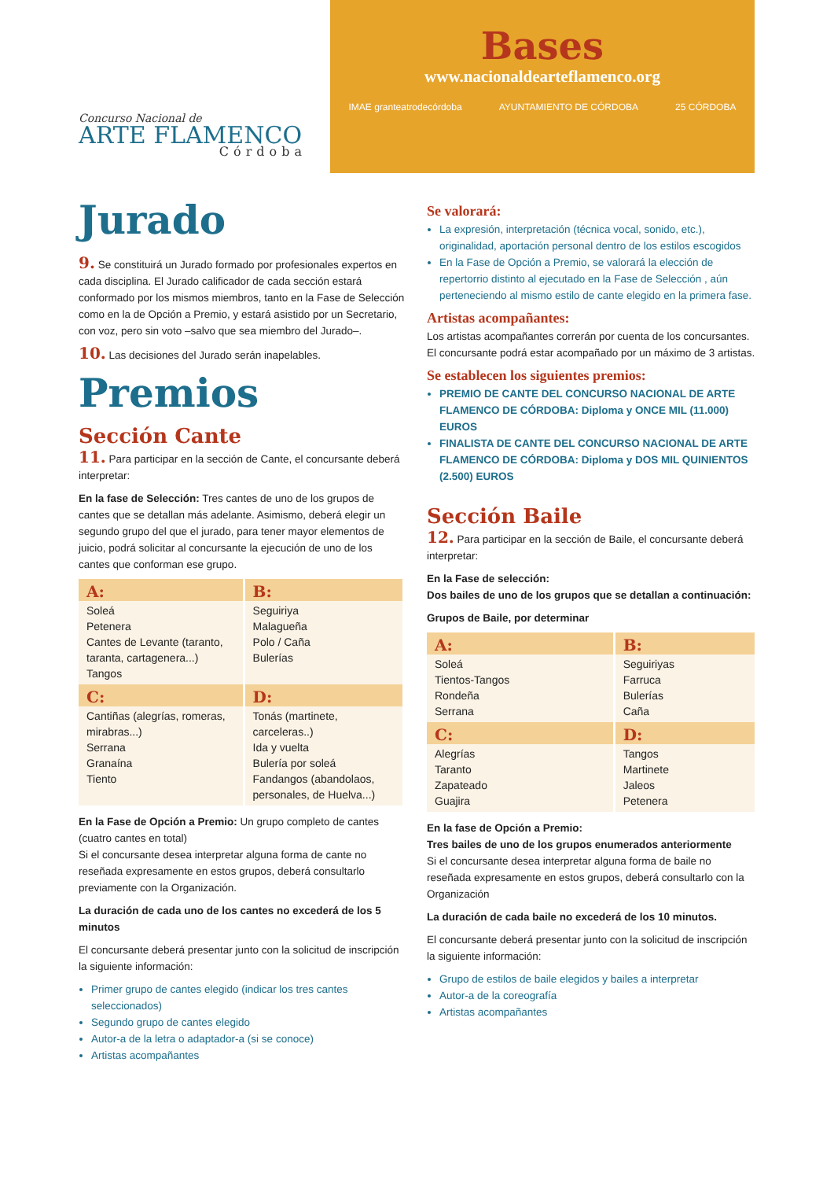Concurso Nacional de
ARTE FLAMENCO
Córdoba
Bases
www.nacionaldearteflamenco.org
IMAE granteatrodecórdoba AYUNTAMIENTO DE CÓRDOBA 25 CÓRDOBA
Jurado
9. Se constituirá un Jurado formado por profesionales expertos en cada disciplina. El Jurado calificador de cada sección estará conformado por los mismos miembros, tanto en la Fase de Selección como en la de Opción a Premio, y estará asistido por un Secretario, con voz, pero sin voto –salvo que sea miembro del Jurado–.
10. Las decisiones del Jurado serán inapelables.
Premios
Sección Cante
11. Para participar en la sección de Cante, el concursante deberá interpretar:
En la fase de Selección: Tres cantes de uno de los grupos de cantes que se detallan más adelante. Asimismo, deberá elegir un segundo grupo del que el jurado, para tener mayor elementos de juicio, podrá solicitar al concursante la ejecución de uno de los cantes que conforman ese grupo.
| A: | B: |
| --- | --- |
| Soleá Petenera Cantes de Levante (taranto, taranta, cartagenera...) Tangos | Seguiriya Malagueña Polo / Caña Bulerías |
| C: | D: |
| Cantiñas (alegrías, romeras, mirabras...) Serrana Granaína Tiento | Tonás (martinete, carceleras..) Ida y vuelta Bulería por soleá Fandangos (abandolaos, personales, de Huelva...) |
En la Fase de Opción a Premio: Un grupo completo de cantes (cuatro cantes en total)
Si el concursante desea interpretar alguna forma de cante no reseñada expresamente en estos grupos, deberá consultarlo previamente con la Organización.
La duración de cada uno de los cantes no excederá de los 5 minutos
El concursante deberá presentar junto con la solicitud de inscripción la siguiente información:
Primer grupo de cantes elegido (indicar los tres cantes seleccionados)
Segundo grupo de cantes elegido
Autor-a de la letra o adaptador-a (si se conoce)
Artistas acompañantes
Se valorará:
La expresión, interpretación (técnica vocal, sonido, etc.), originalidad, aportación personal dentro de los estilos escogidos
En la Fase de Opción a Premio, se valorará la elección de repertorrio distinto al ejecutado en la Fase de Selección , aún perteneciendo al mismo estilo de cante elegido en la primera fase.
Artistas acompañantes:
Los artistas acompañantes correrán por cuenta de los concursantes.
El concursante podrá estar acompañado por un máximo de 3 artistas.
Se establecen los siguientes premios:
PREMIO DE CANTE DEL CONCURSO NACIONAL DE ARTE FLAMENCO DE CÓRDOBA: Diploma y ONCE MIL (11.000) EUROS
FINALISTA DE CANTE DEL CONCURSO NACIONAL DE ARTE FLAMENCO DE CÓRDOBA: Diploma y DOS MIL QUINIENTOS (2.500) EUROS
Sección Baile
12. Para participar en la sección de Baile, el concursante deberá interpretar:
En la Fase de selección:
Dos bailes de uno de los grupos que se detallan a continuación:
Grupos de Baile, por determinar
| A: | B: |
| --- | --- |
| Soleá Tientos-Tangos Rondeña Serrana | Seguiriyas Farruca Bulerías Caña |
| C: | D: |
| Alegrías Taranto Zapateado Guajira | Tangos Martinete Jaleos Petenera |
En la fase de Opción a Premio:
Tres bailes de uno de los grupos enumerados anteriormente
Si el concursante desea interpretar alguna forma de baile no reseñada expresamente en estos grupos, deberá consultarlo con la Organización
La duración de cada baile no excederá de los 10 minutos.
El concursante deberá presentar junto con la solicitud de inscripción la siguiente información:
Grupo de estilos de baile elegidos y bailes a interpretar
Autor-a de la coreografía
Artistas acompañantes